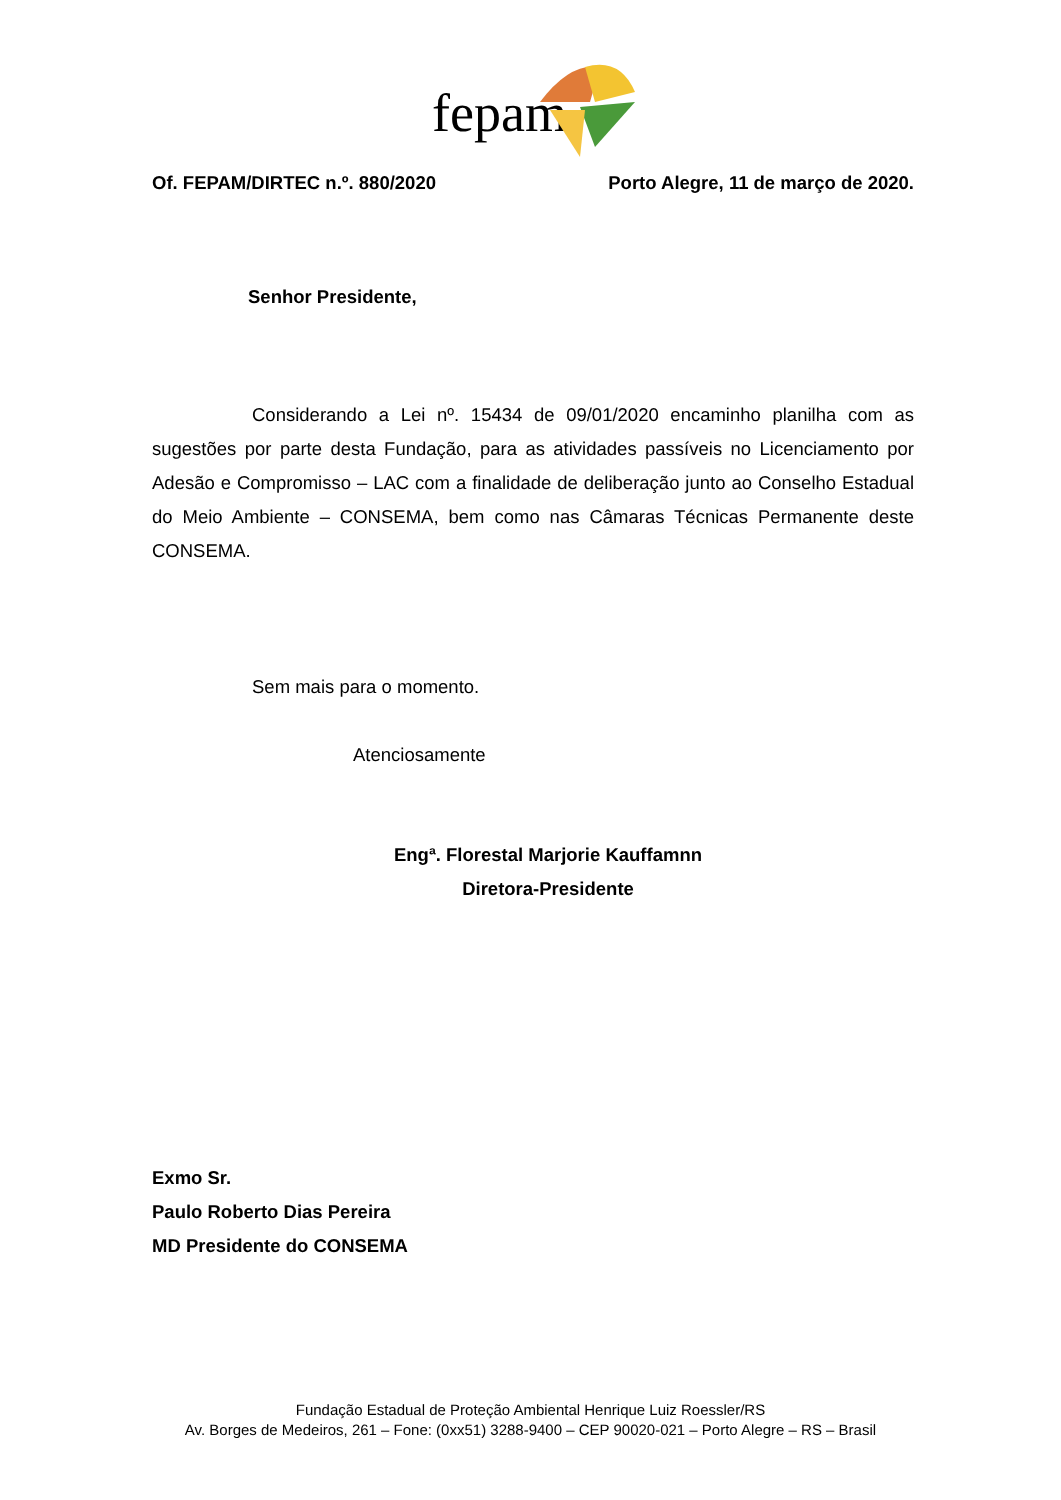fepam
Of. FEPAM/DIRTEC n.º. 880/2020 Porto Alegre, 11 de março de 2020.
Senhor Presidente,
Considerando a Lei nº. 15434 de 09/01/2020 encaminho planilha com as sugestões por parte desta Fundação, para as atividades passíveis no Licenciamento por Adesão e Compromisso – LAC com a finalidade de deliberação junto ao Conselho Estadual do Meio Ambiente – CONSEMA, bem como nas Câmaras Técnicas Permanente deste CONSEMA.
Sem mais para o momento.
Atenciosamente
Engª. Florestal Marjorie Kauffamnn
Diretora-Presidente
Exmo Sr.
Paulo Roberto Dias Pereira
MD Presidente do CONSEMA
Fundação Estadual de Proteção Ambiental Henrique Luiz Roessler/RS
Av. Borges de Medeiros, 261 – Fone: (0xx51) 3288-9400 – CEP 90020-021 – Porto Alegre – RS – Brasil